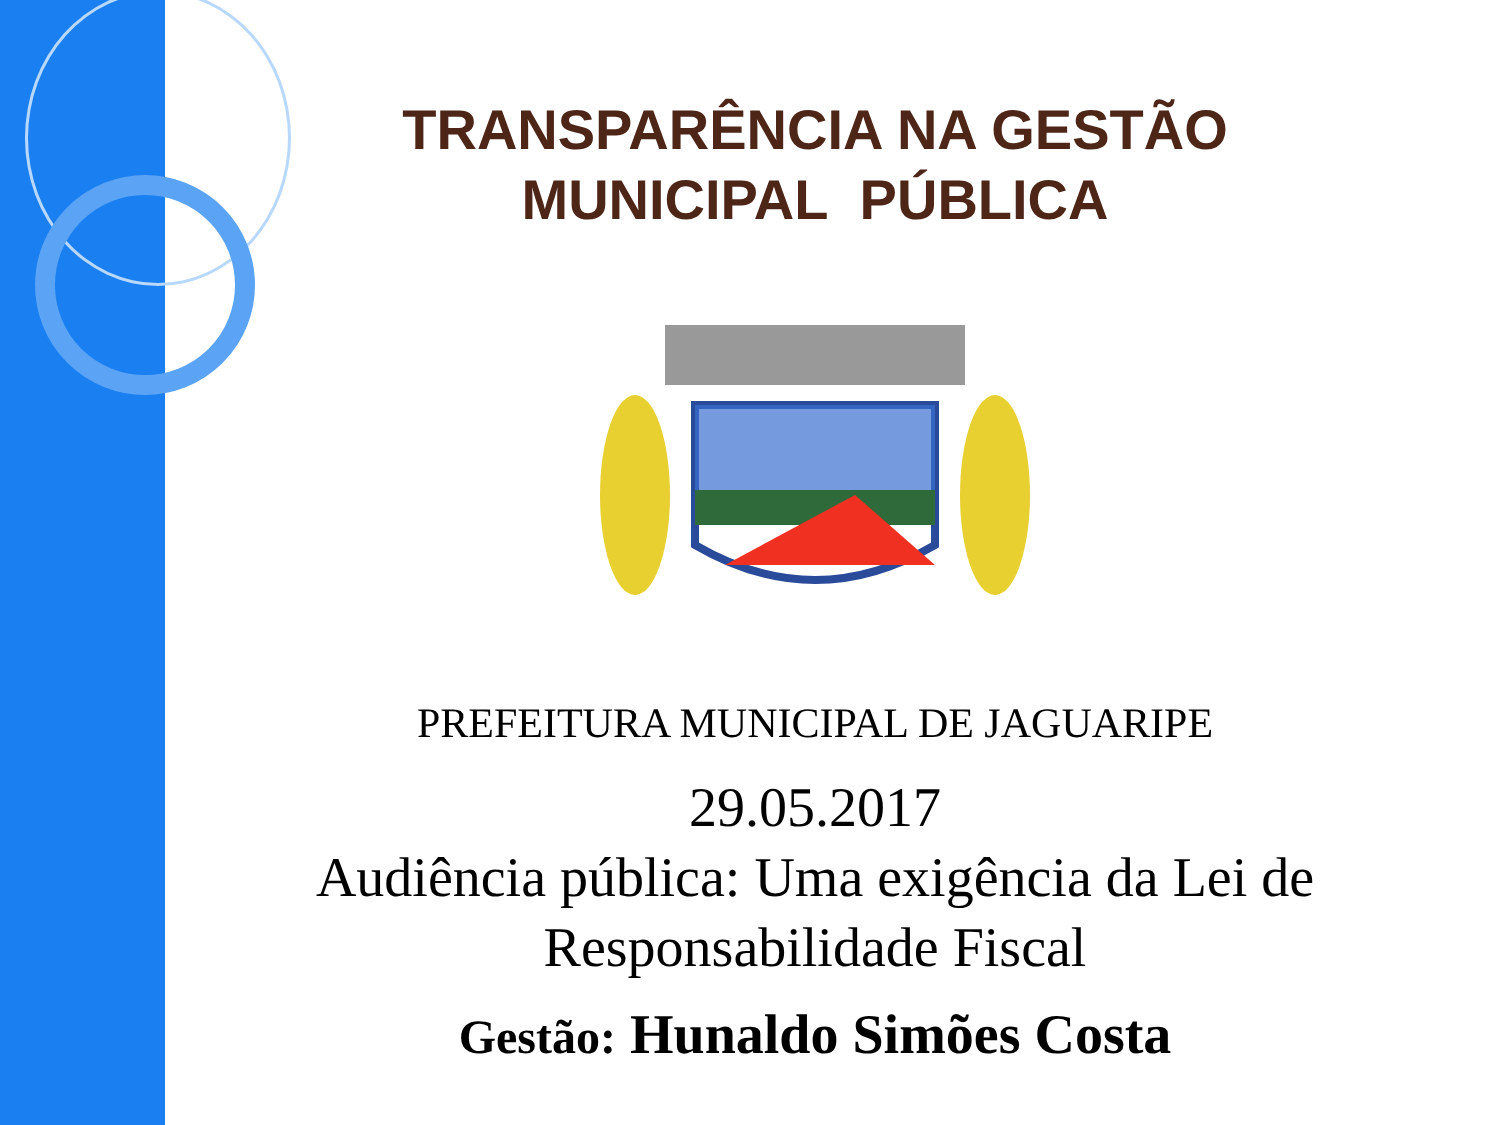TRANSPARÊNCIA NA GESTÃO
MUNICIPAL PÚBLICA
PREFEITURA MUNICIPAL DE JAGUARIPE
29.05.2017
Audiência pública: Uma exigência da Lei de
Responsabilidade Fiscal
Gestão: Hunaldo Simões Costa